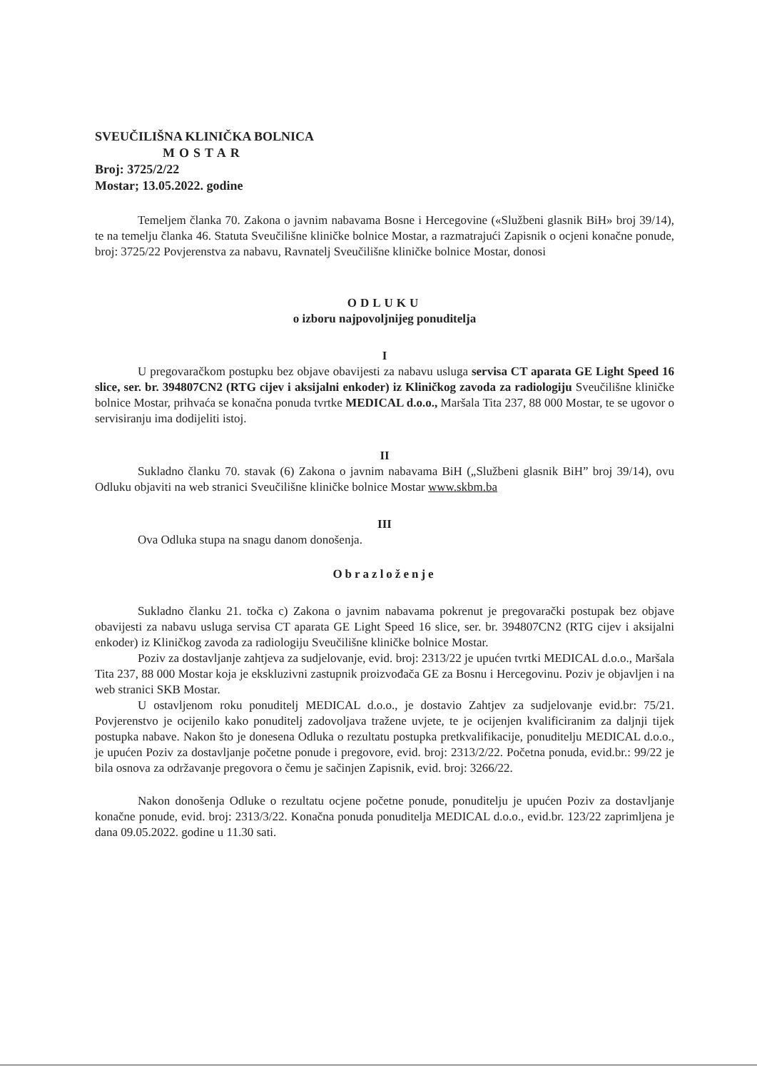SVEUČILIŠNA KLINIČKA BOLNICA
MOSTAR
Broj: 3725/2/22
Mostar; 13.05.2022. godine
Temeljem članka 70. Zakona o javnim nabavama Bosne i Hercegovine («Službeni glasnik BiH» broj 39/14), te na temelju članka 46. Statuta Sveučilišne kliničke bolnice Mostar, a razmatrajući Zapisnik o ocjeni konačne ponude, broj: 3725/22 Povjerenstva za nabavu, Ravnatelj Sveučilišne kliničke bolnice Mostar, donosi
ODLUKU
o izboru najpovoljnijeg ponuditelja
I
U pregovaračkom postupku bez objave obavijesti za nabavu usluga servisa CT aparata GE Light Speed 16 slice, ser. br. 394807CN2 (RTG cijev i aksijalni enkoder) iz Kliničkog zavoda za radiologiju Sveučilišne kliničke bolnice Mostar, prihvaća se konačna ponuda tvrtke MEDICAL d.o.o., Maršala Tita 237, 88 000 Mostar, te se ugovor o servisiranju ima dodijeliti istoj.
II
Sukladno članku 70. stavak (6) Zakona o javnim nabavama BiH („Službeni glasnik BiH” broj 39/14), ovu Odluku objaviti na web stranici Sveučilišne kliničke bolnice Mostar www.skbm.ba
III
Ova Odluka stupa na snagu danom donošenja.
Obrazloženje
Sukladno članku 21. točka c) Zakona o javnim nabavama pokrenut je pregovarački postupak bez objave obavijesti za nabavu usluga servisa CT aparata GE Light Speed 16 slice, ser. br. 394807CN2 (RTG cijev i aksijalni enkoder) iz Kliničkog zavoda za radiologiju Sveučilišne kliničke bolnice Mostar.
Poziv za dostavljanje zahtjeva za sudjelovanje, evid. broj: 2313/22 je upućen tvrtki MEDICAL d.o.o., Maršala Tita 237, 88 000 Mostar koja je ekskluzivni zastupnik proizvođača GE za Bosnu i Hercegovinu. Poziv je objavljen i na web stranici SKB Mostar.
U ostavljenom roku ponuditelj MEDICAL d.o.o., je dostavio Zahtjev za sudjelovanje evid.br: 75/21. Povjerenstvo je ocijenilo kako ponuditelj zadovoljava tražene uvjete, te je ocijenjen kvalificiranim za daljnji tijek postupka nabave. Nakon što je donesena Odluka o rezultatu postupka pretkvalifikacije, ponuditelju MEDICAL d.o.o., je upućen Poziv za dostavljanje početne ponude i pregovore, evid. broj: 2313/2/22. Početna ponuda, evid.br.: 99/22 je bila osnova za održavanje pregovora o čemu je sačinjen Zapisnik, evid. broj: 3266/22.
Nakon donošenja Odluke o rezultatu ocjene početne ponude, ponuditelju je upućen Poziv za dostavljanje konačne ponude, evid. broj: 2313/3/22. Konačna ponuda ponuditelja MEDICAL d.o.o., evid.br. 123/22 zaprimljena je dana 09.05.2022. godine u 11.30 sati.